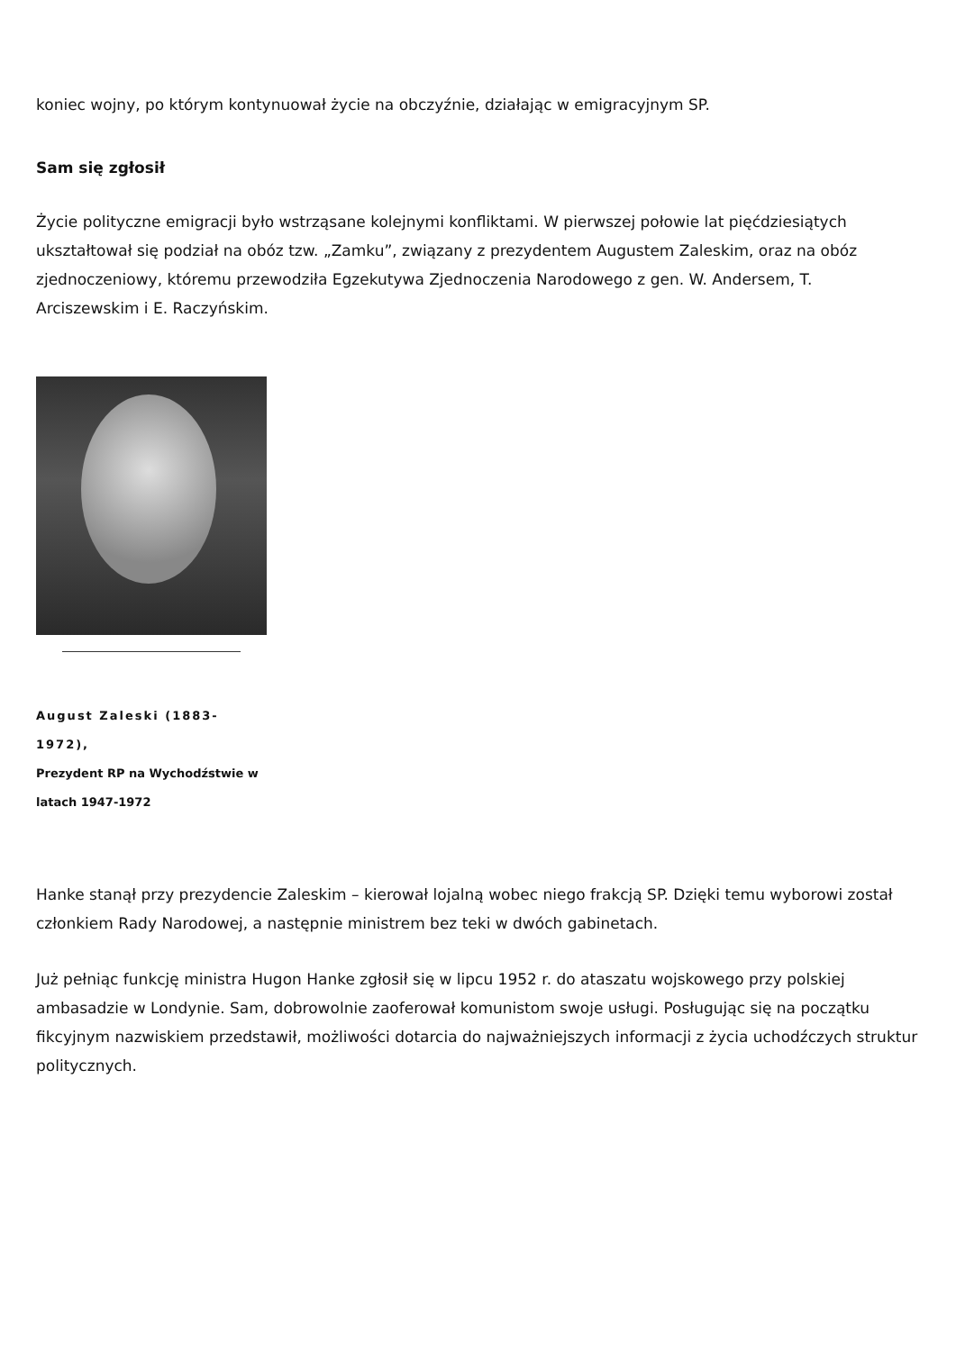koniec wojny, po którym kontynuował życie na obczyźnie, działając w emigracyjnym SP.
Sam się zgłosił
Życie polityczne emigracji było wstrząsane kolejnymi konfliktami. W pierwszej połowie lat pięćdziesiątych ukształtował się podział na obóz tzw. „Zamku”, związany z prezydentem Augustem Zaleskim, oraz na obóz zjednoczeniowy, któremu przewodziła Egzekutywa Zjednoczenia Narodowego z gen. W. Andersem, T. Arciszewskim i E. Raczyńskim.
August Zaleski (1883-1972),
Prezydent RP na Wychodźstwie w latach 1947-1972
Hanke stanął przy prezydencie Zaleskim – kierował lojalną wobec niego frakcją SP. Dzięki temu wyborowi został członkiem Rady Narodowej, a następnie ministrem bez teki w dwóch gabinetach.
Już pełniąc funkcję ministra Hugon Hanke zgłosił się w lipcu 1952 r. do ataszatu wojskowego przy polskiej ambasadzie w Londynie. Sam, dobrowolnie zaoferował komunistom swoje usługi. Posługując się na początku fikcyjnym nazwiskiem przedstawił, możliwości dotarcia do najważniejszych informacji z życia uchodźczych struktur politycznych.